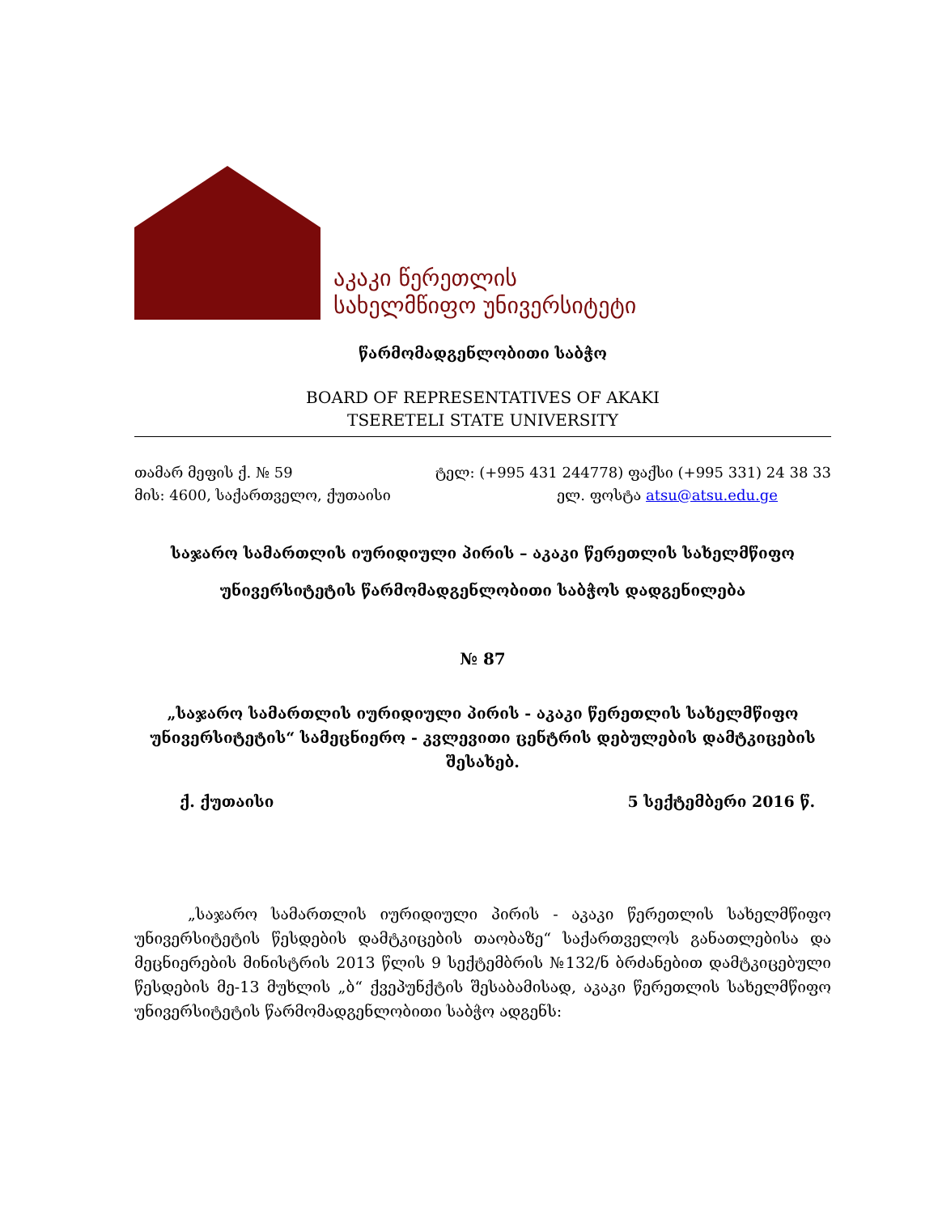აკაკი წერეთლის
სახელმწიფო უნივერსიტეტი
წარმომადგენლობითი საბჭო
BOARD OF REPRESENTATIVES OF AKAKI
TSERETELI STATE UNIVERSITY
თამარ მეფის ქ. № 59 ტელ: (+995 431 244778) ფაქსი (+995 331) 24 38 33
მის: 4600, საქართველო, ქუთაისი ელ. ფოსტა atsu@atsu.edu.ge
საჯარო სამართლის იურიდიული პირის – აკაკი წერეთლის სახელმწიფო
უნივერსიტეტის წარმომადგენლობითი საბჭოს დადგენილება
№ 87
„საჯარო სამართლის იურიდიული პირის - აკაკი წერეთლის სახელმწიფო უნივერსიტეტის“ სამეცნიერო - კვლევითი ცენტრის დებულების დამტკიცების შესახებ.
ქ. ქუთაისი 5 სექტემბერი 2016 წ.
„საჯარო სამართლის იურიდიული პირის - აკაკი წერეთლის სახელმწიფო უნივერსიტეტის წესდების დამტკიცების თაობაზე“ საქართველოს განათლებისა და მეცნიერების მინისტრის 2013 წლის 9 სექტემბრის №132/ნ ბრძანებით დამტკიცებული წესდების მე-13 მუხლის „ბ“ ქვეპუნქტის შესაბამისად, აკაკი წერეთლის სახელმწიფო უნივერსიტეტის წარმომადგენლობითი საბჭო ადგენს: